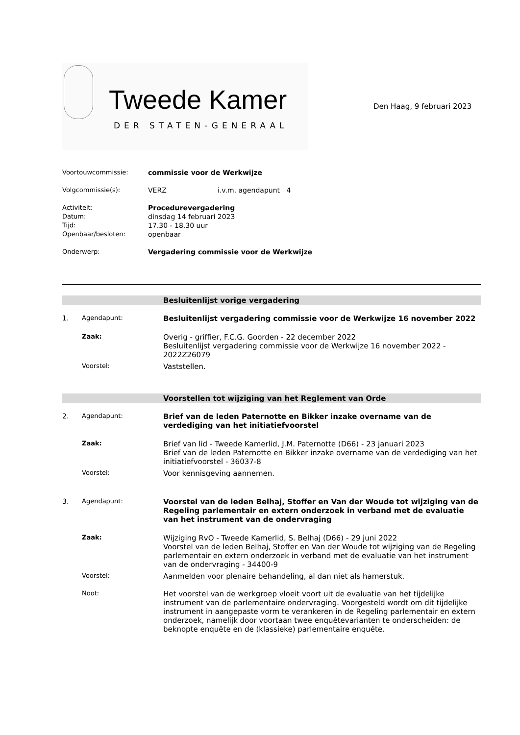Tweede Kamer
DER STATEN-GENERAAL
Den Haag, 9 februari 2023
Voortouwcommissie: commissie voor de Werkwijze
Volgcommissie(s): VERZ i.v.m. agendapunt 4
Activiteit: Procedurevergadering
Datum: dinsdag 14 februari 2023
Tijd: 17.30 - 18.30 uur
Openbaar/besloten: openbaar
Onderwerp: Vergadering commissie voor de Werkwijze
Besluitenlijst vorige vergadering
1. Agendapunt: Besluitenlijst vergadering commissie voor de Werkwijze 16 november 2022
Zaak: Overig - griffier, F.C.G. Goorden - 22 december 2022
Besluitenlijst vergadering commissie voor de Werkwijze 16 november 2022 - 2022Z26079
Voorstel: Vaststellen.
Voorstellen tot wijziging van het Reglement van Orde
2. Agendapunt: Brief van de leden Paternotte en Bikker inzake overname van de verdediging van het initiatiefvoorstel
Zaak: Brief van lid - Tweede Kamerlid, J.M. Paternotte (D66) - 23 januari 2023
Brief van de leden Paternotte en Bikker inzake overname van de verdediging van het initiatiefvoorstel - 36037-8
Voorstel: Voor kennisgeving aannemen.
3. Agendapunt: Voorstel van de leden Belhaj, Stoffer en Van der Woude tot wijziging van de Regeling parlementair en extern onderzoek in verband met de evaluatie van het instrument van de ondervraging
Zaak: Wijziging RvO - Tweede Kamerlid, S. Belhaj (D66) - 29 juni 2022
Voorstel van de leden Belhaj, Stoffer en Van der Woude tot wijziging van de Regeling parlementair en extern onderzoek in verband met de evaluatie van het instrument van de ondervraging - 34400-9
Voorstel: Aanmelden voor plenaire behandeling, al dan niet als hamerstuk.
Noot: Het voorstel van de werkgroep vloeit voort uit de evaluatie van het tijdelijke instrument van de parlementaire ondervraging. Voorgesteld wordt om dit tijdelijke instrument in aangepaste vorm te verankeren in de Regeling parlementair en extern onderzoek, namelijk door voortaan twee enquêtevarianten te onderscheiden: de beknopte enquête en de (klassieke) parlementaire enquête.